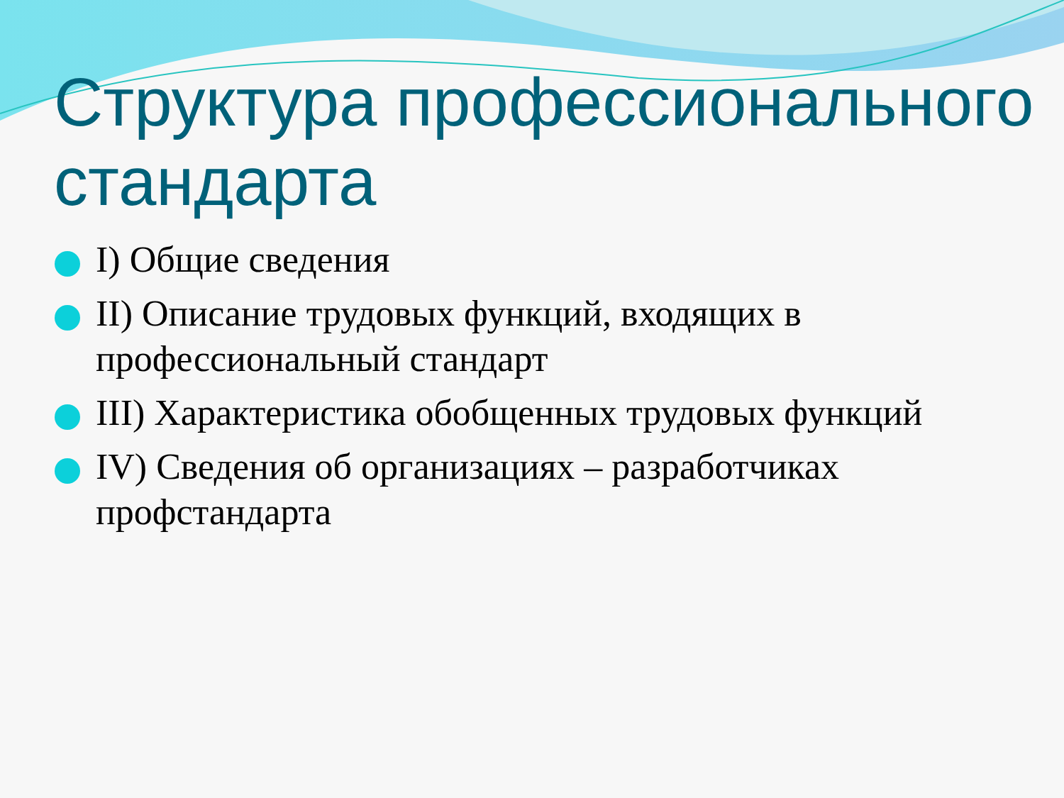Структура профессионального стандарта
I) Общие сведения
II) Описание трудовых функций, входящих в профессиональный стандарт
III) Характеристика обобщенных трудовых функций
IV) Сведения об организациях – разработчиках профстандарта